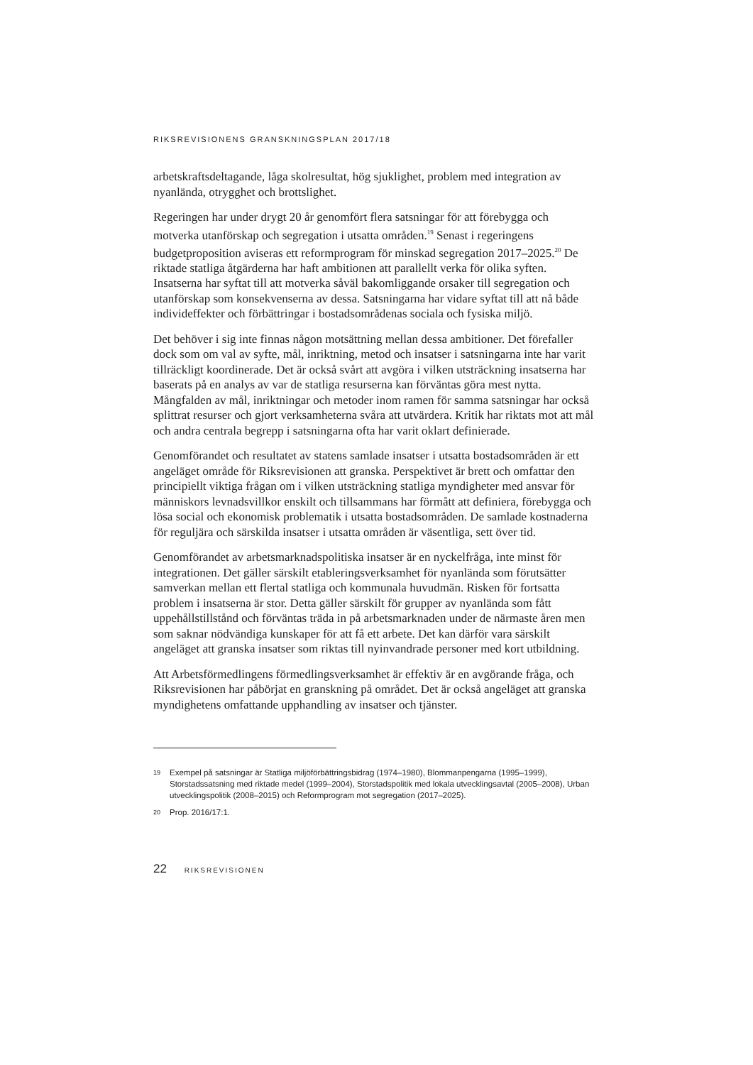RIKSREVISIONENS GRANSKNINGSPLAN 2017/18
arbetskraftsdeltagande, låga skolresultat, hög sjuklighet, problem med integration av nyanlända, otrygghet och brottslighet.
Regeringen har under drygt 20 år genomfört flera satsningar för att förebygga och motverka utanförskap och segregation i utsatta områden.<sup>19</sup> Senast i regeringens budgetproposition aviseras ett reformprogram för minskad segregation 2017–2025.<sup>20</sup> De riktade statliga åtgärderna har haft ambitionen att parallellt verka för olika syften. Insatserna har syftat till att motverka såväl bakomliggande orsaker till segregation och utanförskap som konsekvenserna av dessa. Satsningarna har vidare syftat till att nå både individeffekter och förbättringar i bostadsområdenas sociala och fysiska miljö.
Det behöver i sig inte finnas någon motsättning mellan dessa ambitioner. Det förefaller dock som om val av syfte, mål, inriktning, metod och insatser i satsningarna inte har varit tillräckligt koordinerade. Det är också svårt att avgöra i vilken utsträckning insatserna har baserats på en analys av var de statliga resurserna kan förväntas göra mest nytta. Mångfalden av mål, inriktningar och metoder inom ramen för samma satsningar har också splittrat resurser och gjort verksamheterna svåra att utvärdera. Kritik har riktats mot att mål och andra centrala begrepp i satsningarna ofta har varit oklart definierade.
Genomförandet och resultatet av statens samlade insatser i utsatta bostadsområden är ett angeläget område för Riksrevisionen att granska. Perspektivet är brett och omfattar den principiellt viktiga frågan om i vilken utsträckning statliga myndigheter med ansvar för människors levnadsvillkor enskilt och tillsammans har förmått att definiera, förebygga och lösa social och ekonomisk problematik i utsatta bostadsområden. De samlade kostnaderna för reguljära och särskilda insatser i utsatta områden är väsentliga, sett över tid.
Genomförandet av arbetsmarknadspolitiska insatser är en nyckelfråga, inte minst för integrationen. Det gäller särskilt etableringsverksamhet för nyanlända som förutsätter samverkan mellan ett flertal statliga och kommunala huvudmän. Risken för fortsatta problem i insatserna är stor. Detta gäller särskilt för grupper av nyanlända som fått uppehållstillstånd och förväntas träda in på arbetsmarknaden under de närmaste åren men som saknar nödvändiga kunskaper för att få ett arbete. Det kan därför vara särskilt angeläget att granska insatser som riktas till nyinvandrade personer med kort utbildning.
Att Arbetsförmedlingens förmedlingsverksamhet är effektiv är en avgörande fråga, och Riksrevisionen har påbörjat en granskning på området. Det är också angeläget att granska myndighetens omfattande upphandling av insatser och tjänster.
19 Exempel på satsningar är Statliga miljöförbättringsbidrag (1974–1980), Blommanpengarna (1995–1999), Storstadssatsning med riktade medel (1999–2004), Storstadspolitik med lokala utvecklingsavtal (2005–2008), Urban utvecklingspolitik (2008–2015) och Reformprogram mot segregation (2017–2025).
20 Prop. 2016/17:1.
22 RIKSREVISIONEN